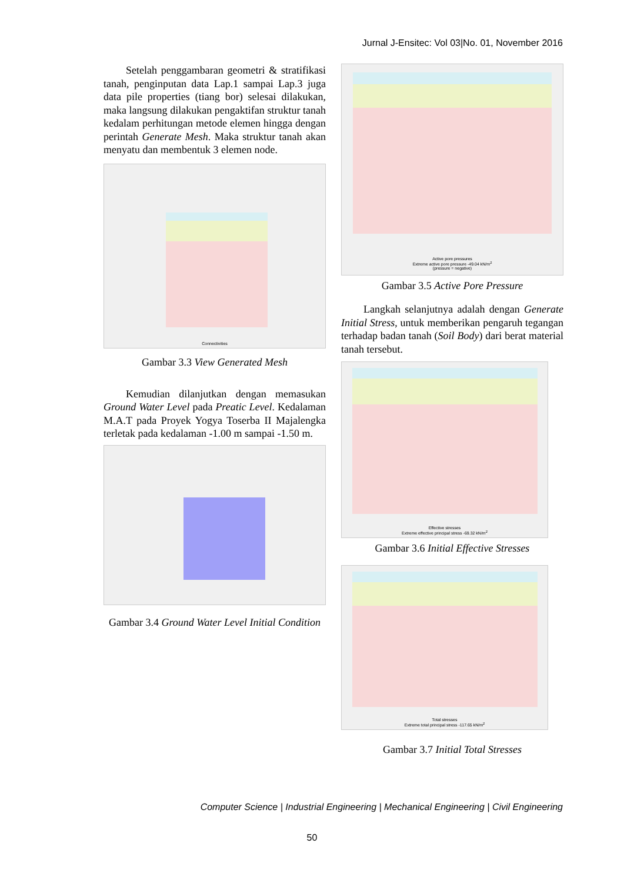Jurnal J-Ensitec: Vol 03|No. 01, November 2016
Setelah penggambaran geometri & stratifikasi tanah, penginputan data Lap.1 sampai Lap.3 juga data pile properties (tiang bor) selesai dilakukan, maka langsung dilakukan pengaktifan struktur tanah kedalam perhitungan metode elemen hingga dengan perintah Generate Mesh. Maka struktur tanah akan menyatu dan membentuk 3 elemen node.
Connectivities
Gambar 3.3 View Generated Mesh
Kemudian dilanjutkan dengan memasukan Ground Water Level pada Preatic Level. Kedalaman M.A.T pada Proyek Yogya Toserba II Majalengka terletak pada kedalaman -1.00 m sampai -1.50 m.
Gambar 3.4 Ground Water Level Initial Condition
Active pore pressures
Extreme active pore pressure -49.04 kN/m<sup>2</sup>
(pressure = negative)
Gambar 3.5 Active Pore Pressure
Langkah selanjutnya adalah dengan Generate Initial Stress, untuk memberikan pengaruh tegangan terhadap badan tanah (Soil Body) dari berat material tanah tersebut.
Effective stresses
Extreme effective principal stress -69.32 kN/m<sup>2</sup>
Gambar 3.6 Initial Effective Stresses
Total stresses
Extreme total principal stress -117.65 kN/m<sup>2</sup>
Gambar 3.7 Initial Total Stresses
Computer Science | Industrial Engineering | Mechanical Engineering | Civil Engineering
50